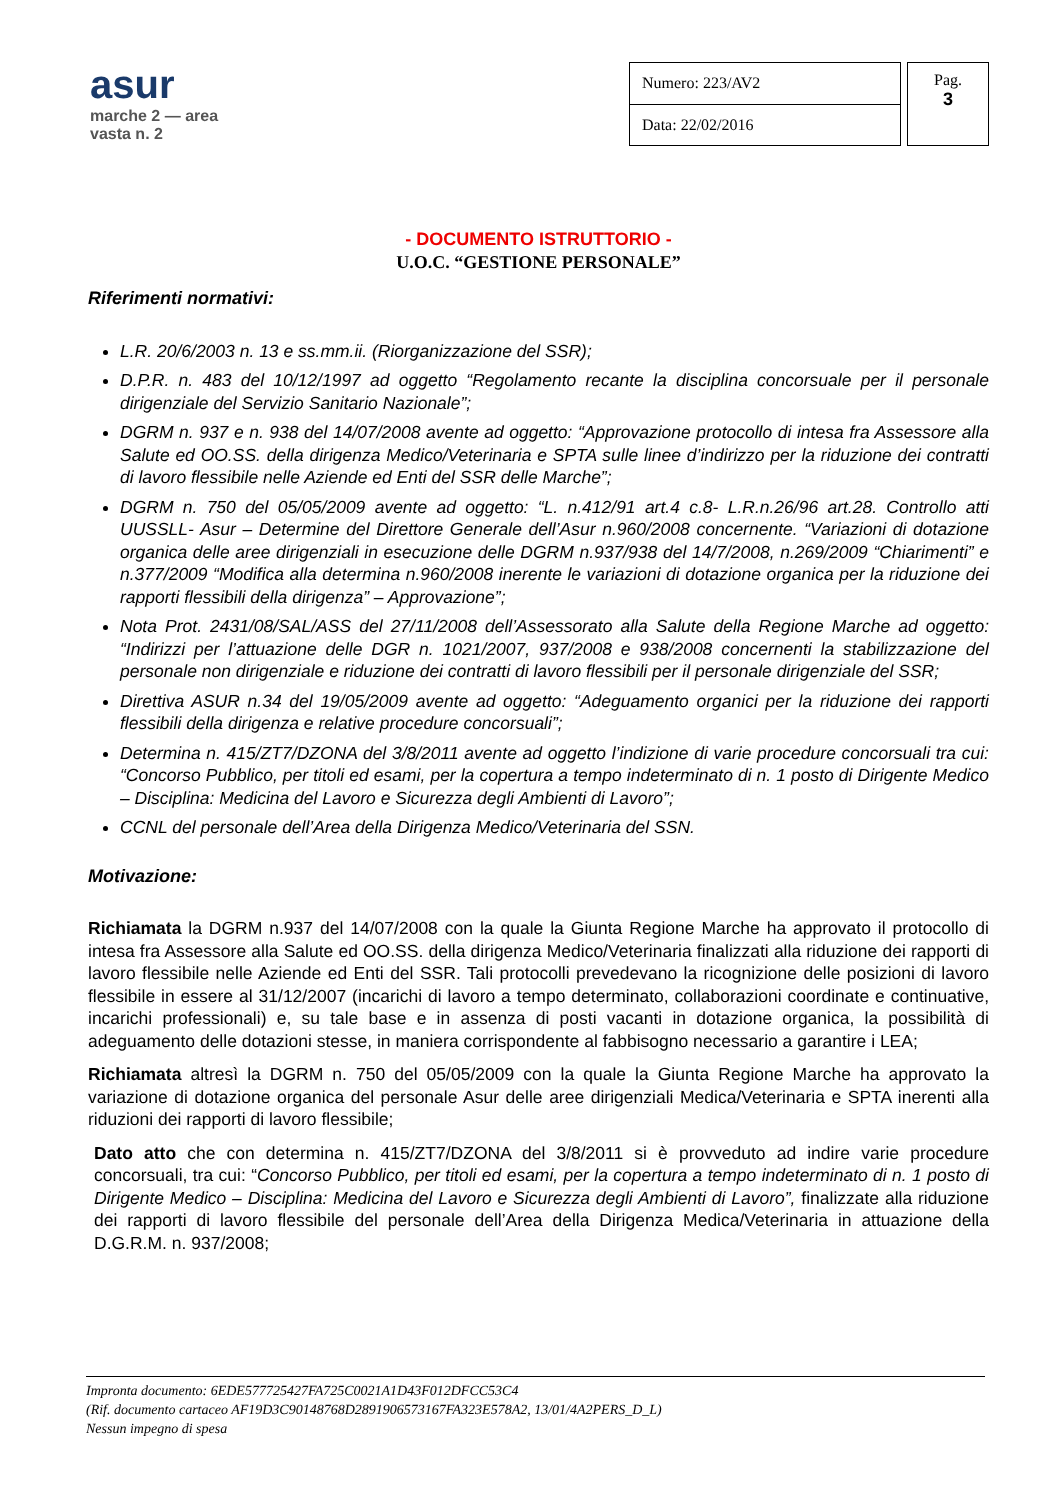asur
marche 2 — area vasta n. 2
| Numero: 223/AV2 |
| Data: 22/02/2016 |
Pag.
3
- DOCUMENTO ISTRUTTORIO -
U.O.C. “GESTIONE PERSONALE”
Riferimenti normativi:
L.R. 20/6/2003 n. 13 e ss.mm.ii. (Riorganizzazione del SSR);
D.P.R. n. 483 del 10/12/1997 ad oggetto “Regolamento recante la disciplina concorsuale per il personale dirigenziale del Servizio Sanitario Nazionale”;
DGRM n. 937 e n. 938 del 14/07/2008 avente ad oggetto: “Approvazione protocollo di intesa fra Assessore alla Salute ed OO.SS. della dirigenza Medico/Veterinaria e SPTA sulle linee d’indirizzo per la riduzione dei contratti di lavoro flessibile nelle Aziende ed Enti del SSR delle Marche”;
DGRM n. 750 del 05/05/2009 avente ad oggetto: “L. n.412/91 art.4 c.8- L.R.n.26/96 art.28. Controllo atti UUSSLL- Asur – Determine del Direttore Generale dell’Asur n.960/2008 concernente. “Variazioni di dotazione organica delle aree dirigenziali in esecuzione delle DGRM n.937/938 del 14/7/2008, n.269/2009 “Chiarimenti” e n.377/2009 “Modifica alla determina n.960/2008 inerente le variazioni di dotazione organica per la riduzione dei rapporti flessibili della dirigenza” – Approvazione”;
Nota Prot. 2431/08/SAL/ASS del 27/11/2008 dell’Assessorato alla Salute della Regione Marche ad oggetto: “Indirizzi per l’attuazione delle DGR n. 1021/2007, 937/2008 e 938/2008 concernenti la stabilizzazione del personale non dirigenziale e riduzione dei contratti di lavoro flessibili per il personale dirigenziale del SSR;
Direttiva ASUR n.34 del 19/05/2009 avente ad oggetto: “Adeguamento organici per la riduzione dei rapporti flessibili della dirigenza e relative procedure concorsuali”;
Determina n. 415/ZT7/DZONA del 3/8/2011 avente ad oggetto l’indizione di varie procedure concorsuali tra cui: “Concorso Pubblico, per titoli ed esami, per la copertura a tempo indeterminato di n. 1 posto di Dirigente Medico – Disciplina: Medicina del Lavoro e Sicurezza degli Ambienti di Lavoro”;
CCNL del personale dell’Area della Dirigenza Medico/Veterinaria del SSN.
Motivazione:
Richiamata la DGRM n.937 del 14/07/2008 con la quale la Giunta Regione Marche ha approvato il protocollo di intesa fra Assessore alla Salute ed OO.SS. della dirigenza Medico/Veterinaria finalizzati alla riduzione dei rapporti di lavoro flessibile nelle Aziende ed Enti del SSR. Tali protocolli prevedevano la ricognizione delle posizioni di lavoro flessibile in essere al 31/12/2007 (incarichi di lavoro a tempo determinato, collaborazioni coordinate e continuative, incarichi professionali) e, su tale base e in assenza di posti vacanti in dotazione organica, la possibilità di adeguamento delle dotazioni stesse, in maniera corrispondente al fabbisogno necessario a garantire i LEA;
Richiamata altresì la DGRM n. 750 del 05/05/2009 con la quale la Giunta Regione Marche ha approvato la variazione di dotazione organica del personale Asur delle aree dirigenziali Medica/Veterinaria e SPTA inerenti alla riduzioni dei rapporti di lavoro flessibile;
Dato atto che con determina n. 415/ZT7/DZONA del 3/8/2011 si è provveduto ad indire varie procedure concorsuali, tra cui: “Concorso Pubblico, per titoli ed esami, per la copertura a tempo indeterminato di n. 1 posto di Dirigente Medico – Disciplina: Medicina del Lavoro e Sicurezza degli Ambienti di Lavoro”, finalizzate alla riduzione dei rapporti di lavoro flessibile del personale dell’Area della Dirigenza Medica/Veterinaria in attuazione della D.G.R.M. n. 937/2008;
Impronta documento: 6EDE577725427FA725C0021A1D43F012DFCC53C4
(Rif. documento cartaceo AF19D3C90148768D2891906573167FA323E578A2, 13/01/4A2PERS_D_L)
Nessun impegno di spesa